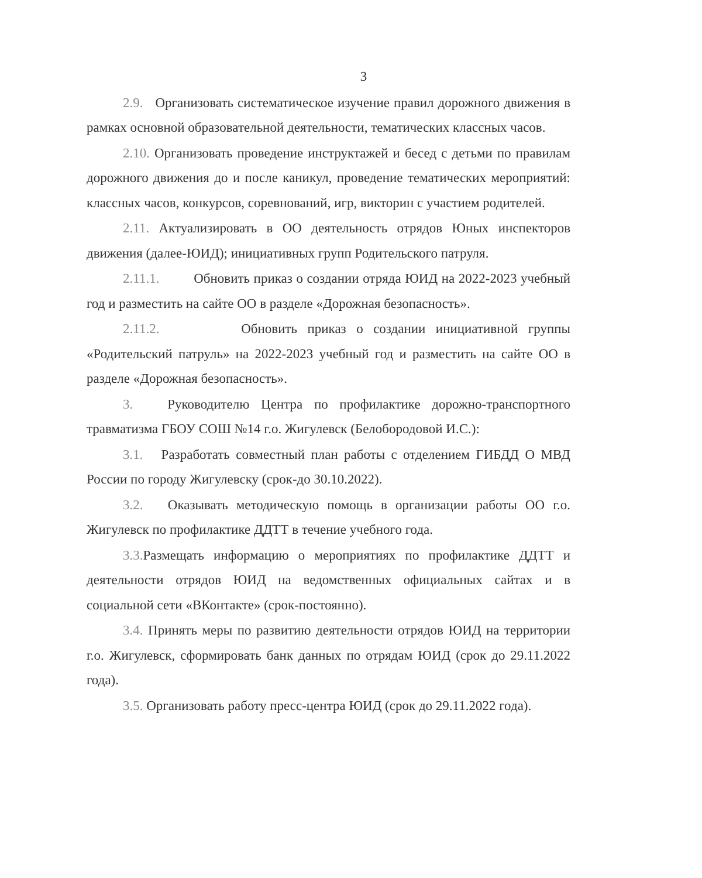3
2.9. Организовать систематическое изучение правил дорожного движения в рамках основной образовательной деятельности, тематических классных часов.
2.10. Организовать проведение инструктажей и бесед с детьми по правилам дорожного движения до и после каникул, проведение тематических мероприятий: классных часов, конкурсов, соревнований, игр, викторин с участием родителей.
2.11. Актуализировать в ОО деятельность отрядов Юных инспекторов движения (далее-ЮИД); инициативных групп Родительского патруля.
2.11.1. Обновить приказ о создании отряда ЮИД на 2022-2023 учебный год и разместить на сайте ОО в разделе «Дорожная безопасность».
2.11.2. Обновить приказ о создании инициативной группы «Родительский патруль» на 2022-2023 учебный год и разместить на сайте ОО в разделе «Дорожная безопасность».
3. Руководителю Центра по профилактике дорожно-транспортного травматизма ГБОУ СОШ №14 г.о. Жигулевск (Белобородовой И.С.):
3.1. Разработать совместный план работы с отделением ГИБДД О МВД России по городу Жигулевску (срок-до 30.10.2022).
3.2. Оказывать методическую помощь в организации работы ОО г.о. Жигулевск по профилактике ДДТТ в течение учебного года.
3.3. Размещать информацию о мероприятиях по профилактике ДДТТ и деятельности отрядов ЮИД на ведомственных официальных сайтах и в социальной сети «ВКонтакте» (срок-постоянно).
3.4. Принять меры по развитию деятельности отрядов ЮИД на территории г.о. Жигулевск, сформировать банк данных по отрядам ЮИД (срок до 29.11.2022 года).
3.5. Организовать работу пресс-центра ЮИД (срок до 29.11.2022 года).